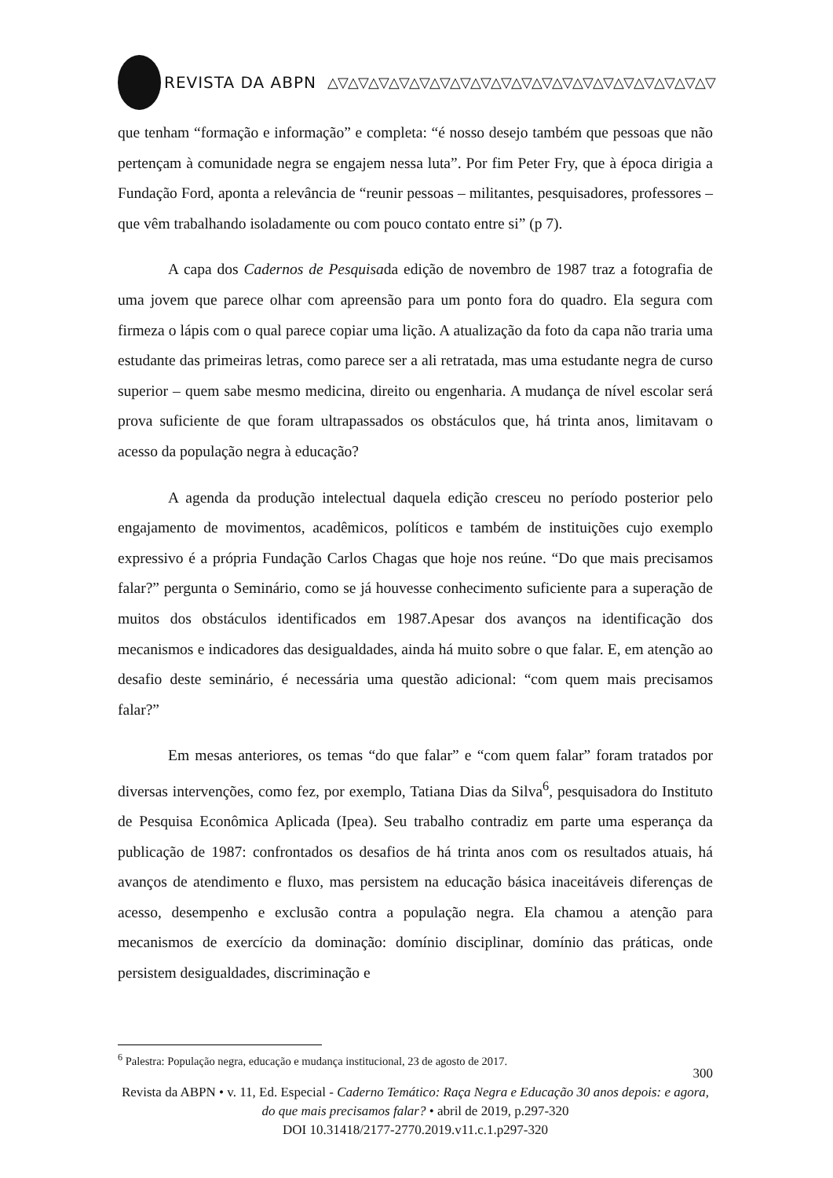REVISTA DA ABPN △▽△▽△▽△▽△▽△▽△▽△▽△▽△▽△▽△▽△▽△▽△▽△▽△▽△▽△▽
que tenham “formação e informação” e completa: “é nosso desejo também que pessoas que não pertençam à comunidade negra se engajem nessa luta”. Por fim Peter Fry, que à época dirigia a Fundação Ford, aponta a relevância de “reunir pessoas – militantes, pesquisadores, professores – que vêm trabalhando isoladamente ou com pouco contato entre si” (p 7).
A capa dos Cadernos de Pesquisada edição de novembro de 1987 traz a fotografia de uma jovem que parece olhar com apreensão para um ponto fora do quadro. Ela segura com firmeza o lápis com o qual parece copiar uma lição. A atualização da foto da capa não traria uma estudante das primeiras letras, como parece ser a ali retratada, mas uma estudante negra de curso superior – quem sabe mesmo medicina, direito ou engenharia. A mudança de nível escolar será prova suficiente de que foram ultrapassados os obstáculos que, há trinta anos, limitavam o acesso da população negra à educação?
A agenda da produção intelectual daquela edição cresceu no período posterior pelo engajamento de movimentos, acadêmicos, políticos e também de instituições cujo exemplo expressivo é a própria Fundação Carlos Chagas que hoje nos reúne. “Do que mais precisamos falar?” pergunta o Seminário, como se já houvesse conhecimento suficiente para a superação de muitos dos obstáculos identificados em 1987.Apesar dos avanços na identificação dos mecanismos e indicadores das desigualdades, ainda há muito sobre o que falar. E, em atenção ao desafio deste seminário, é necessária uma questão adicional: “com quem mais precisamos falar?”
Em mesas anteriores, os temas “do que falar” e “com quem falar” foram tratados por diversas intervenções, como fez, por exemplo, Tatiana Dias da Silva<sup>6</sup>, pesquisadora do Instituto de Pesquisa Econômica Aplicada (Ipea). Seu trabalho contradiz em parte uma esperança da publicação de 1987: confrontados os desafios de há trinta anos com os resultados atuais, há avanços de atendimento e fluxo, mas persistem na educação básica inaceitáveis diferenças de acesso, desempenho e exclusão contra a população negra. Ela chamou a atenção para mecanismos de exercício da dominação: domínio disciplinar, domínio das práticas, onde persistem desigualdades, discriminação e
<sup>6</sup> Palestra: População negra, educação e mudança institucional, 23 de agosto de 2017.
300
Revista da ABPN • v. 11, Ed. Especial - Caderno Temático: Raça Negra e Educação 30 anos depois: e agora, do que mais precisamos falar? • abril de 2019, p.297-320
DOI 10.31418/2177-2770.2019.v11.c.1.p297-320